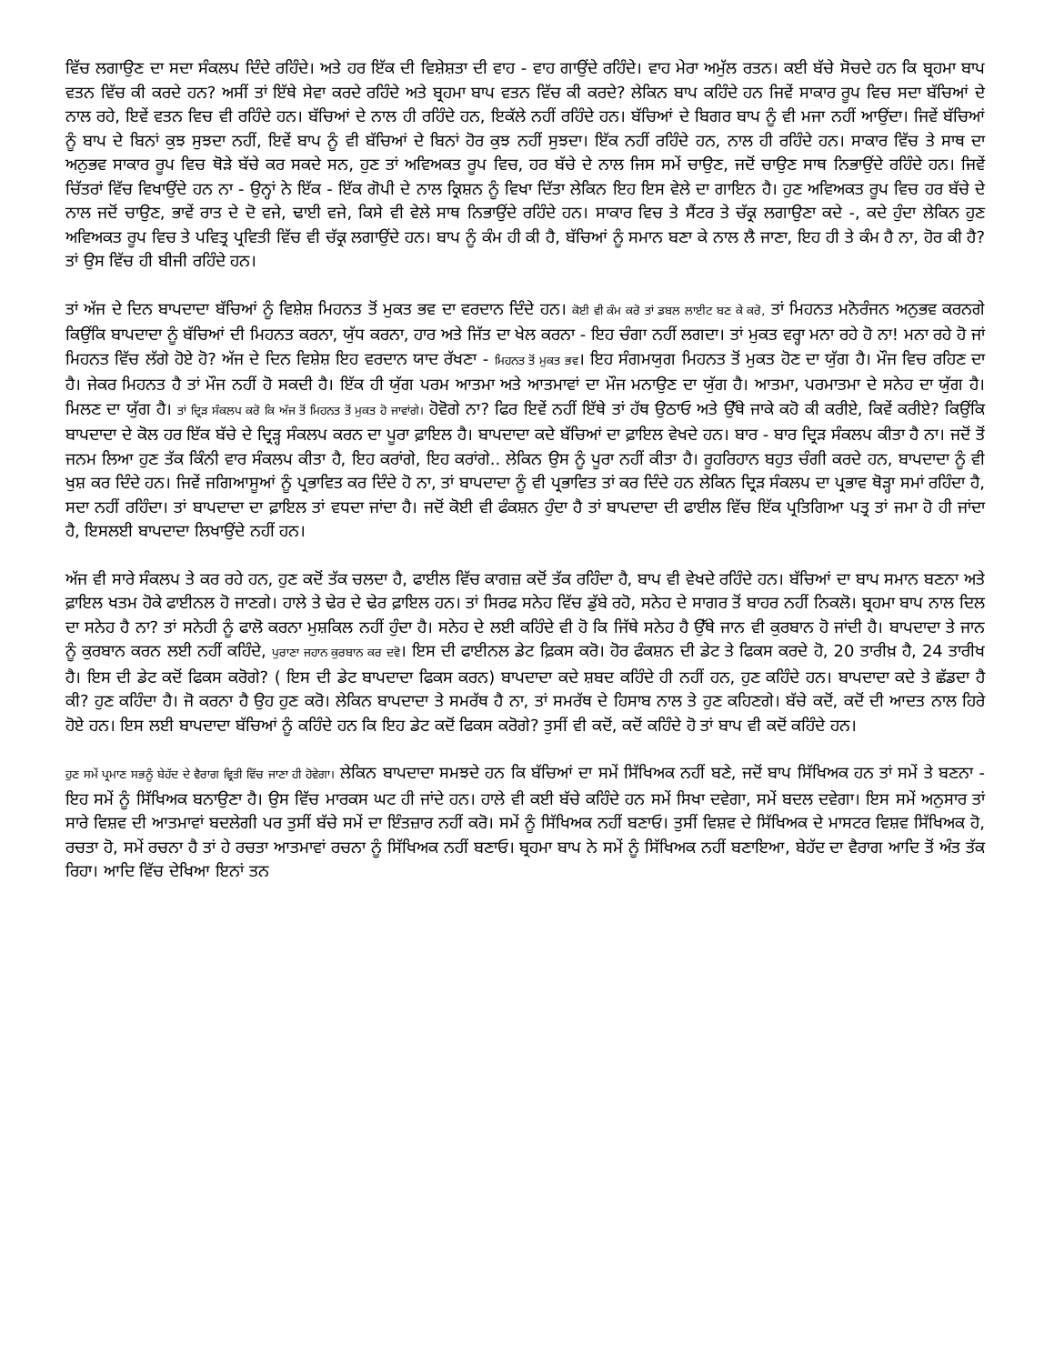ਵਿੱਚ ਲਗਾਉਣ ਦਾ ਸਦਾ ਸੰਕਲਪ ਦਿੰਦੇ ਰਹਿੰਦੇ। ਅਤੇ ਹਰ ਇੱਕ ਦੀ ਵਿਸ਼ੇਸ਼ਤਾ ਦੀ ਵਾਹ - ਵਾਹ ਗਾਉਂਦੇ ਰਹਿੰਦੇ। ਵਾਹ ਮੇਰਾ ਅਮੁੱਲ ਰਤਨ। ਕਈ ਬੱਚੇ ਸੋਚਦੇ ਹਨ ਕਿ ਬ੍ਰਹਮਾ ਬਾਪ ਵਤਨ ਵਿੱਚ ਕੀ ਕਰਦੇ ਹਨ? ਅਸੀਂ ਤਾਂ ਇੱਥੇ ਸੇਵਾ ਕਰਦੇ ਰਹਿੰਦੇ ਅਤੇ ਬ੍ਰਹਮਾ ਬਾਪ ਵਤਨ ਵਿੱਚ ਕੀ ਕਰਦੇ? ਲੇਕਿਨ ਬਾਪ ਕਹਿੰਦੇ ਹਨ ਜਿਵੇਂ ਸਾਕਾਰ ਰੂਪ ਵਿਚ ਸਦਾ ਬੱਚਿਆਂ ਦੇ ਨਾਲ ਰਹੇ, ਇਵੇਂ ਵਤਨ ਵਿਚ ਵੀ ਰਹਿੰਦੇ ਹਨ। ਬੱਚਿਆਂ ਦੇ ਨਾਲ ਹੀ ਰਹਿੰਦੇ ਹਨ, ਇਕੱਲੇ ਨਹੀਂ ਰਹਿੰਦੇ ਹਨ। ਬੱਚਿਆਂ ਦੇ ਬਿਗਰ ਬਾਪ ਨੂੰ ਵੀ ਮਜਾ ਨਹੀਂ ਆਉਂਦਾ। ਜਿਵੇਂ ਬੱਚਿਆਂ ਨੂੰ ਬਾਪ ਦੇ ਬਿਨਾਂ ਕੁਝ ਸੁਝਦਾ ਨਹੀਂ, ਇਵੇਂ ਬਾਪ ਨੂੰ ਵੀ ਬੱਚਿਆਂ ਦੇ ਬਿਨਾਂ ਹੋਰ ਕੁਝ ਨਹੀਂ ਸੁਝਦਾ। ਇੱਕ ਨਹੀਂ ਰਹਿੰਦੇ ਹਨ, ਨਾਲ ਹੀ ਰਹਿੰਦੇ ਹਨ। ਸਾਕਾਰ ਵਿੱਚ ਤੇ ਸਾਥ ਦਾ ਅਨੁਭਵ ਸਾਕਾਰ ਰੂਪ ਵਿਚ ਥੋੜੇ ਬੱਚੇ ਕਰ ਸਕਦੇ ਸਨ, ਹੁਣ ਤਾਂ ਅਵਿਅਕਤ ਰੂਪ ਵਿਚ, ਹਰ ਬੱਚੇ ਦੇ ਨਾਲ ਜਿਸ ਸਮੇਂ ਚਾਉਣ, ਜਦੋਂ ਚਾਉਣ ਸਾਥ ਨਿਭਾਉਂਦੇ ਰਹਿੰਦੇ ਹਨ। ਜਿਵੇਂ ਚਿੱਤਰਾਂ ਵਿੱਚ ਵਿਖਾਉਂਦੇ ਹਨ ਨਾ - ਉਨ੍ਹਾਂ ਨੇ ਇੱਕ - ਇੱਕ ਗੋਪੀ ਦੇ ਨਾਲ ਕ੍ਰਿਸ਼ਨ ਨੂੰ ਵਿਖਾ ਦਿੱਤਾ ਲੇਕਿਨ ਇਹ ਇਸ ਵੇਲੇ ਦਾ ਗਾਇਨ ਹੈ। ਹੁਣ ਅਵਿਅਕਤ ਰੂਪ ਵਿਚ ਹਰ ਬੱਚੇ ਦੇ ਨਾਲ ਜਦੋਂ ਚਾਉਣ, ਭਾਵੇਂ ਰਾਤ ਦੇ ਦੋ ਵਜੇ, ਢਾਈ ਵਜੇ, ਕਿਸੇ ਵੀ ਵੇਲੇ ਸਾਥ ਨਿਭਾਉਂਦੇ ਰਹਿੰਦੇ ਹਨ। ਸਾਕਾਰ ਵਿਚ ਤੇ ਸੈਂਟਰ ਤੇ ਚੱਕ੍ਰ ਲਗਾਉਣਾ ਕਦੇ -, ਕਦੇ ਹੁੰਦਾ ਲੇਕਿਨ ਹੁਣ ਅਵਿਅਕਤ ਰੂਪ ਵਿਚ ਤੇ ਪਵਿਤ੍ਰ ਪ੍ਰਵਿਤੀ ਵਿੱਚ ਵੀ ਚੱਕ੍ਰ ਲਗਾਉਂਦੇ ਹਨ। ਬਾਪ ਨੂੰ ਕੰਮ ਹੀ ਕੀ ਹੈ, ਬੱਚਿਆਂ ਨੂੰ ਸਮਾਨ ਬਣਾ ਕੇ ਨਾਲ ਲੈ ਜਾਣਾ, ਇਹ ਹੀ ਤੇ ਕੰਮ ਹੈ ਨਾ, ਹੋਰ ਕੀ ਹੈ? ਤਾਂ ਉਸ ਵਿੱਚ ਹੀ ਬੀਜੀ ਰਹਿੰਦੇ ਹਨ।
ਤਾਂ ਅੱਜ ਦੇ ਦਿਨ ਬਾਪਦਾਦਾ ਬੱਚਿਆਂ ਨੂੰ ਵਿਸ਼ੇਸ਼ ਮਿਹਨਤ ਤੋਂ ਮੁਕਤ ਭਵ ਦਾ ਵਰਦਾਨ ਦਿੰਦੇ ਹਨ। ਕੋਈ ਵੀ ਕੰਮ ਕਰੋ ਤਾਂ ਡਬਲ ਲਾਈਟ ਬਣ ਕੇ ਕਰੋ, ਤਾਂ ਮਿਹਨਤ ਮਨੋਰੰਜਨ ਅਨੁਭਵ ਕਰਨਗੇ ਕਿਉਂਕਿ ਬਾਪਦਾਦਾ ਨੂੰ ਬੱਚਿਆਂ ਦੀ ਮਿਹਨਤ ਕਰਨਾ, ਯੁੱਧ ਕਰਨਾ, ਹਾਰ ਅਤੇ ਜਿੱਤ ਦਾ ਖੇਲ ਕਰਨਾ - ਇਹ ਚੰਗਾ ਨਹੀਂ ਲਗਦਾ। ਤਾਂ ਮੁਕਤ ਵਰ੍ਹਾ ਮਨਾ ਰਹੇ ਹੋ ਨਾ! ਮਨਾ ਰਹੇ ਹੋ ਜਾਂ ਮਿਹਨਤ ਵਿੱਚ ਲੱਗੇ ਹੋਏ ਹੋ? ਅੱਜ ਦੇ ਦਿਨ ਵਿਸ਼ੇਸ਼ ਇਹ ਵਰਦਾਨ ਯਾਦ ਰੱਖਣਾ - ਮਿਹਨਤ ਤੋਂ ਮੁਕਤ ਭਵ। ਇਹ ਸੰਗਮਯੁਗ ਮਿਹਨਤ ਤੋਂ ਮੁਕਤ ਹੋਣ ਦਾ ਯੁੱਗ ਹੈ। ਮੌਜ ਵਿਚ ਰਹਿਣ ਦਾ ਹੈ। ਜੇਕਰ ਮਿਹਨਤ ਹੈ ਤਾਂ ਮੌਜ ਨਹੀਂ ਹੋ ਸਕਦੀ ਹੈ। ਇੱਕ ਹੀ ਯੁੱਗ ਪਰਮ ਆਤਮਾ ਅਤੇ ਆਤਮਾਵਾਂ ਦਾ ਮੌਜ ਮਨਾਉਣ ਦਾ ਯੁੱਗ ਹੈ। ਆਤਮਾ, ਪਰਮਾਤਮਾ ਦੇ ਸਨੇਹ ਦਾ ਯੁੱਗ ਹੈ। ਮਿਲਣ ਦਾ ਯੁੱਗ ਹੈ। ਤਾਂ ਦ੍ਰਿੜ ਸੰਕਲਪ ਕਰੋ ਕਿ ਅੱਜ ਤੋਂ ਮਿਹਨਤ ਤੋਂ ਮੁਕਤ ਹੋ ਜਾਵਾਂਗੇ। ਹੋਵੋਗੇ ਨਾ? ਫਿਰ ਇਵੇਂ ਨਹੀਂ ਇੱਥੇ ਤਾਂ ਹੱਥ ਉਠਾਓ ਅਤੇ ਉੱਥੇ ਜਾਕੇ ਕਹੋ ਕੀ ਕਰੀਏ, ਕਿਵੇਂ ਕਰੀਏ? ਕਿਉਂਕਿ ਬਾਪਦਾਦਾ ਦੇ ਕੋਲ ਹਰ ਇੱਕ ਬੱਚੇ ਦੇ ਦ੍ਰਿੜ੍ਹ ਸੰਕਲਪ ਕਰਨ ਦਾ ਪੂਰਾ ਫ਼ਾਇਲ ਹੈ। ਬਾਪਦਾਦਾ ਕਦੇ ਬੱਚਿਆਂ ਦਾ ਫ਼ਾਇਲ ਵੇਖਦੇ ਹਨ। ਬਾਰ - ਬਾਰ ਦ੍ਰਿੜ ਸੰਕਲਪ ਕੀਤਾ ਹੈ ਨਾ। ਜਦੋਂ ਤੋਂ ਜਨਮ ਲਿਆ ਹੁਣ ਤੱਕ ਕਿੰਨੀ ਵਾਰ ਸੰਕਲਪ ਕੀਤਾ ਹੈ, ਇਹ ਕਰਾਂਗੇ, ਇਹ ਕਰਾਂਗੇ.. ਲੇਕਿਨ ਉਸ ਨੂੰ ਪੂਰਾ ਨਹੀਂ ਕੀਤਾ ਹੈ। ਰੂਹਰਿਹਾਨ ਬਹੁਤ ਚੰਗੀ ਕਰਦੇ ਹਨ, ਬਾਪਦਾਦਾ ਨੂੰ ਵੀ ਖੁਸ਼ ਕਰ ਦਿੰਦੇ ਹਨ। ਜਿਵੇਂ ਜਗਿਆਸੂਆਂ ਨੂੰ ਪ੍ਰਭਾਵਿਤ ਕਰ ਦਿੰਦੇ ਹੋ ਨਾ, ਤਾਂ ਬਾਪਦਾਦਾ ਨੂੰ ਵੀ ਪ੍ਰਭਾਵਿਤ ਤਾਂ ਕਰ ਦਿੰਦੇ ਹਨ ਲੇਕਿਨ ਦ੍ਰਿੜ ਸੰਕਲਪ ਦਾ ਪ੍ਰਭਾਵ ਥੋੜ੍ਹਾ ਸਮਾਂ ਰਹਿੰਦਾ ਹੈ, ਸਦਾ ਨਹੀਂ ਰਹਿੰਦਾ। ਤਾਂ ਬਾਪਦਾਦਾ ਦਾ ਫ਼ਾਇਲ ਤਾਂ ਵਧਦਾ ਜਾਂਦਾ ਹੈ। ਜਦੋਂ ਕੋਈ ਵੀ ਫੰਕਸ਼ਨ ਹੁੰਦਾ ਹੈ ਤਾਂ ਬਾਪਦਾਦਾ ਦੀ ਫਾਈਲ ਵਿੱਚ ਇੱਕ ਪ੍ਰਤਿਗਿਆ ਪਤ੍ਰ ਤਾਂ ਜਮਾ ਹੋ ਹੀ ਜਾਂਦਾ ਹੈ, ਇਸਲਈ ਬਾਪਦਾਦਾ ਲਿਖਾਉਂਦੇ ਨਹੀਂ ਹਨ।
ਅੱਜ ਵੀ ਸਾਰੇ ਸੰਕਲਪ ਤੇ ਕਰ ਰਹੇ ਹਨ, ਹੁਣ ਕਦੋਂ ਤੱਕ ਚਲਦਾ ਹੈ, ਫਾਈਲ ਵਿੱਚ ਕਾਗਜ਼ ਕਦੋਂ ਤੱਕ ਰਹਿੰਦਾ ਹੈ, ਬਾਪ ਵੀ ਵੇਖਦੇ ਰਹਿੰਦੇ ਹਨ। ਬੱਚਿਆਂ ਦਾ ਬਾਪ ਸਮਾਨ ਬਣਨਾ ਅਤੇ ਫ਼ਾਇਲ ਖਤਮ ਹੋਕੇ ਫਾਈਨਲ ਹੋ ਜਾਣਗੇ। ਹਾਲੇ ਤੇ ਢੇਰ ਦੇ ਢੇਰ ਫ਼ਾਇਲ ਹਨ। ਤਾਂ ਸਿਰਫ ਸਨੇਹ ਵਿੱਚ ਡੁੱਬੇ ਰਹੋ, ਸਨੇਹ ਦੇ ਸਾਗਰ ਤੋਂ ਬਾਹਰ ਨਹੀਂ ਨਿਕਲੋ। ਬ੍ਰਹਮਾ ਬਾਪ ਨਾਲ ਦਿਲ ਦਾ ਸਨੇਹ ਹੈ ਨਾ? ਤਾਂ ਸਨੇਹੀ ਨੂੰ ਫਾਲੋ ਕਰਨਾ ਮੁਸ਼ਕਿਲ ਨਹੀਂ ਹੁੰਦਾ ਹੈ। ਸਨੇਹ ਦੇ ਲਈ ਕਹਿੰਦੇ ਵੀ ਹੋ ਕਿ ਜਿੱਥੇ ਸਨੇਹ ਹੈ ਉੱਥੇ ਜਾਨ ਵੀ ਕੁਰਬਾਨ ਹੋ ਜਾਂਦੀ ਹੈ। ਬਾਪਦਾਦਾ ਤੇ ਜਾਨ ਨੂੰ ਕੁਰਬਾਨ ਕਰਨ ਲਈ ਨਹੀਂ ਕਹਿੰਦੇ, ਪੁਰਾਣਾ ਜਹਾਨ ਕੁਰਬਾਨ ਕਰ ਦਵੋ। ਇਸ ਦੀ ਫਾਈਨਲ ਡੇਟ ਫ਼ਿਕਸ ਕਰੋ। ਹੋਰ ਫੰਕਸ਼ਨ ਦੀ ਡੇਟ ਤੇ ਫਿਕਸ ਕਰਦੇ ਹੋ, 20 ਤਾਰੀਖ਼ ਹੈ, 24 ਤਾਰੀਖ ਹੈ। ਇਸ ਦੀ ਡੇਟ ਕਦੋਂ ਫਿਕਸ ਕਰੋਗੇ? ( ਇਸ ਦੀ ਡੇਟ ਬਾਪਦਾਦਾ ਫਿਕਸ ਕਰਨ) ਬਾਪਦਾਦਾ ਕਦੇ ਸ਼ਬਦ ਕਹਿੰਦੇ ਹੀ ਨਹੀਂ ਹਨ, ਹੁਣ ਕਹਿੰਦੇ ਹਨ। ਬਾਪਦਾਦਾ ਕਦੇ ਤੇ ਛੱਡਦਾ ਹੈ ਕੀ? ਹੁਣ ਕਹਿੰਦਾ ਹੈ। ਜੋ ਕਰਨਾ ਹੈ ਉਹ ਹੁਣ ਕਰੋ। ਲੇਕਿਨ ਬਾਪਦਾਦਾ ਤੇ ਸਮਰੱਥ ਹੈ ਨਾ, ਤਾਂ ਸਮਰੱਥ ਦੇ ਹਿਸਾਬ ਨਾਲ ਤੇ ਹੁਣ ਕਹਿਣਗੇ। ਬੱਚੇ ਕਦੋਂ, ਕਦੋਂ ਦੀ ਆਦਤ ਨਾਲ ਹਿਰੇ ਹੋਏ ਹਨ। ਇਸ ਲਈ ਬਾਪਦਾਦਾ ਬੱਚਿਆਂ ਨੂੰ ਕਹਿੰਦੇ ਹਨ ਕਿ ਇਹ ਡੇਟ ਕਦੋਂ ਫਿਕਸ ਕਰੋਗੇ? ਤੁਸੀਂ ਵੀ ਕਦੋਂ, ਕਦੋਂ ਕਹਿੰਦੇ ਹੋ ਤਾਂ ਬਾਪ ਵੀ ਕਦੋਂ ਕਹਿੰਦੇ ਹਨ।
ਹੁਣ ਸਮੇਂ ਪ੍ਰਮਾਣ ਸਭਨੂੰ ਬੇਹੱਦ ਦੇ ਵੈਰਾਗ ਵ੍ਰਿਤੀ ਵਿੱਚ ਜਾਣਾ ਹੀ ਹੋਵੇਗਾ। ਲੇਕਿਨ ਬਾਪਦਾਦਾ ਸਮਝਦੇ ਹਨ ਕਿ ਬੱਚਿਆਂ ਦਾ ਸਮੇਂ ਸਿੱਖਿਅਕ ਨਹੀਂ ਬਣੇ, ਜਦੋਂ ਬਾਪ ਸਿੱਖਿਅਕ ਹਨ ਤਾਂ ਸਮੇਂ ਤੇ ਬਣਨਾ - ਇਹ ਸਮੇਂ ਨੂੰ ਸਿੱਖਿਅਕ ਬਨਾਉਣਾ ਹੈ। ਉਸ ਵਿੱਚ ਮਾਰਕਸ ਘਟ ਹੀ ਜਾਂਦੇ ਹਨ। ਹਾਲੇ ਵੀ ਕਈ ਬੱਚੇ ਕਹਿੰਦੇ ਹਨ ਸਮੇਂ ਸਿਖਾ ਦਵੇਗਾ, ਸਮੇਂ ਬਦਲ ਦਵੇਗਾ। ਇਸ ਸਮੇਂ ਅਨੁਸਾਰ ਤਾਂ ਸਾਰੇ ਵਿਸ਼ਵ ਦੀ ਆਤਮਾਵਾਂ ਬਦਲੇਗੀ ਪਰ ਤੁਸੀਂ ਬੱਚੇ ਸਮੇਂ ਦਾ ਇੰਤਜ਼ਾਰ ਨਹੀਂ ਕਰੋ। ਸਮੇਂ ਨੂੰ ਸਿੱਖਿਅਕ ਨਹੀਂ ਬਣਾਓ। ਤੁਸੀਂ ਵਿਸ਼ਵ ਦੇ ਸਿੱਖਿਅਕ ਦੇ ਮਾਸਟਰ ਵਿਸ਼ਵ ਸਿੱਖਿਅਕ ਹੋ, ਰਚਤਾ ਹੋ, ਸਮੇਂ ਰਚਨਾ ਹੈ ਤਾਂ ਹੇ ਰਚਤਾ ਆਤਮਾਵਾਂ ਰਚਨਾ ਨੂੰ ਸਿੱਖਿਅਕ ਨਹੀਂ ਬਣਾਓ। ਬ੍ਰਹਮਾ ਬਾਪ ਨੇ ਸਮੇਂ ਨੂੰ ਸਿੱਖਿਅਕ ਨਹੀਂ ਬਣਾਇਆ, ਬੇਹੱਦ ਦਾ ਵੈਰਾਗ ਆਦਿ ਤੋਂ ਅੰਤ ਤੱਕ ਰਿਹਾ। ਆਦਿ ਵਿੱਚ ਦੇਖਿਆ ਇਨਾਂ ਤਨ